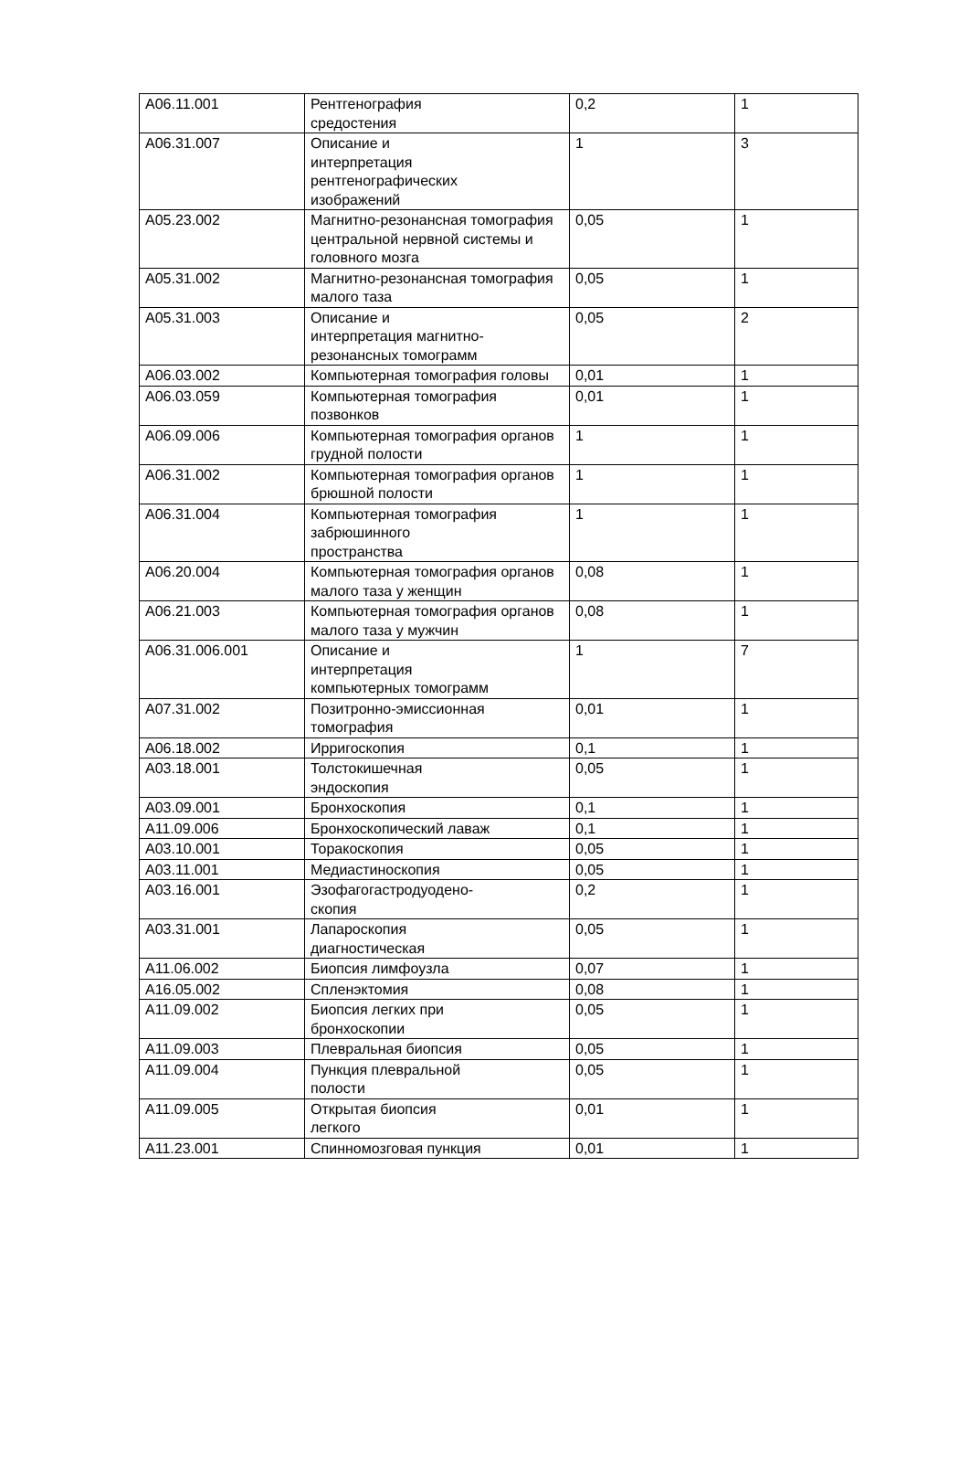| A06.11.001 | Рентгенография средостения | 0,2 | 1 |
| A06.31.007 | Описание и интерпретация рентгенографических изображений | 1 | 3 |
| A05.23.002 | Магнитно-резонансная томография центральной нервной системы и головного мозга | 0,05 | 1 |
| A05.31.002 | Магнитно-резонансная томография малого таза | 0,05 | 1 |
| A05.31.003 | Описание и интерпретация магнитно-резонансных томограмм | 0,05 | 2 |
| A06.03.002 | Компьютерная томография головы | 0,01 | 1 |
| A06.03.059 | Компьютерная томография позвонков | 0,01 | 1 |
| A06.09.006 | Компьютерная томография органов грудной полости | 1 | 1 |
| A06.31.002 | Компьютерная томография органов брюшной полости | 1 | 1 |
| A06.31.004 | Компьютерная томография забрюшинного пространства | 1 | 1 |
| A06.20.004 | Компьютерная томография органов малого таза у женщин | 0,08 | 1 |
| A06.21.003 | Компьютерная томография органов малого таза у мужчин | 0,08 | 1 |
| A06.31.006.001 | Описание и интерпретация компьютерных томограмм | 1 | 7 |
| A07.31.002 | Позитронно-эмиссионная томография | 0,01 | 1 |
| A06.18.002 | Ирригоскопия | 0,1 | 1 |
| A03.18.001 | Толстокишечная эндоскопия | 0,05 | 1 |
| A03.09.001 | Бронхоскопия | 0,1 | 1 |
| A11.09.006 | Бронхоскопический лаваж | 0,1 | 1 |
| A03.10.001 | Торакоскопия | 0,05 | 1 |
| A03.11.001 | Медиастиноскопия | 0,05 | 1 |
| A03.16.001 | Эзофагогастродуодено- скопия | 0,2 | 1 |
| A03.31.001 | Лапароскопия диагностическая | 0,05 | 1 |
| A11.06.002 | Биопсия лимфоузла | 0,07 | 1 |
| A16.05.002 | Спленэктомия | 0,08 | 1 |
| A11.09.002 | Биопсия легких при бронхоскопии | 0,05 | 1 |
| A11.09.003 | Плевральная биопсия | 0,05 | 1 |
| A11.09.004 | Пункция плевральной полости | 0,05 | 1 |
| A11.09.005 | Открытая биопсия легкого | 0,01 | 1 |
| A11.23.001 | Спинномозговая пункция | 0,01 | 1 |